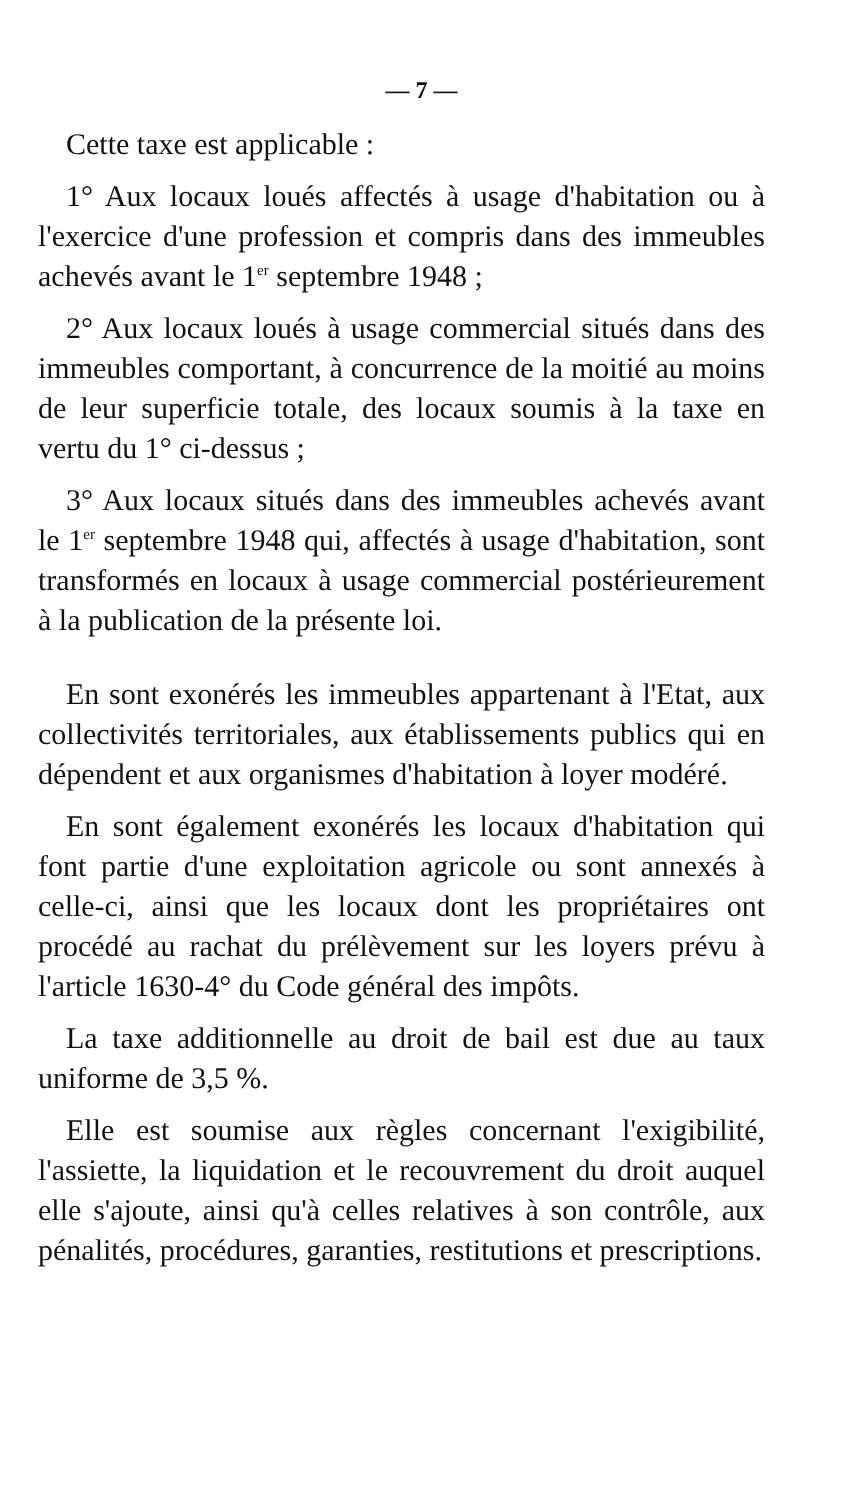— 7 —
Cette taxe est applicable :
1° Aux locaux loués affectés à usage d'habitation ou à l'exercice d'une profession et compris dans des immeubles achevés avant le 1<sup>er</sup> septembre 1948 ;
2° Aux locaux loués à usage commercial situés dans des immeubles comportant, à concurrence de la moitié au moins de leur superficie totale, des locaux soumis à la taxe en vertu du 1° ci-dessus ;
3° Aux locaux situés dans des immeubles achevés avant le 1<sup>er</sup> septembre 1948 qui, affectés à usage d'habitation, sont transformés en locaux à usage commercial postérieurement à la publication de la présente loi.
En sont exonérés les immeubles appartenant à l'Etat, aux collectivités territoriales, aux établissements publics qui en dépendent et aux organismes d'habitation à loyer modéré.
En sont également exonérés les locaux d'habitation qui font partie d'une exploitation agricole ou sont annexés à celle-ci, ainsi que les locaux dont les propriétaires ont procédé au rachat du prélèvement sur les loyers prévu à l'article 1630-4° du Code général des impôts.
La taxe additionnelle au droit de bail est due au taux uniforme de 3,5 %.
Elle est soumise aux règles concernant l'exigibilité, l'assiette, la liquidation et le recouvrement du droit auquel elle s'ajoute, ainsi qu'à celles relatives à son contrôle, aux pénalités, procédures, garanties, restitutions et prescriptions.